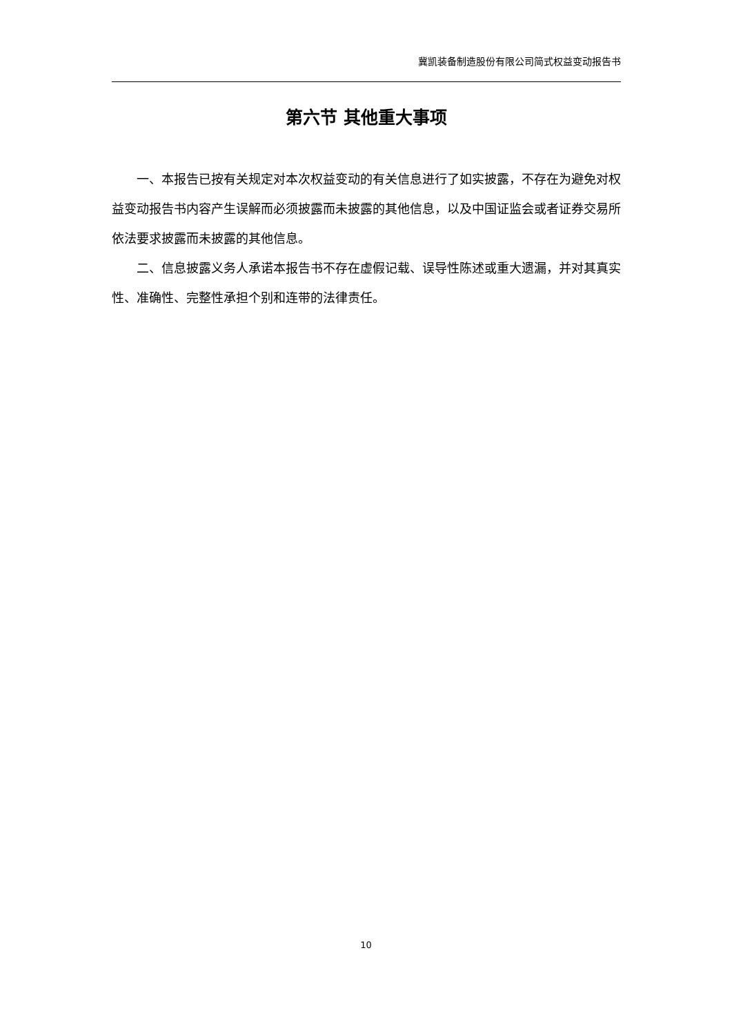冀凯装备制造股份有限公司简式权益变动报告书
第六节 其他重大事项
一、本报告已按有关规定对本次权益变动的有关信息进行了如实披露，不存在为避免对权益变动报告书内容产生误解而必须披露而未披露的其他信息，以及中国证监会或者证券交易所依法要求披露而未披露的其他信息。
二、信息披露义务人承诺本报告书不存在虚假记载、误导性陈述或重大遗漏，并对其真实性、准确性、完整性承担个别和连带的法律责任。
10